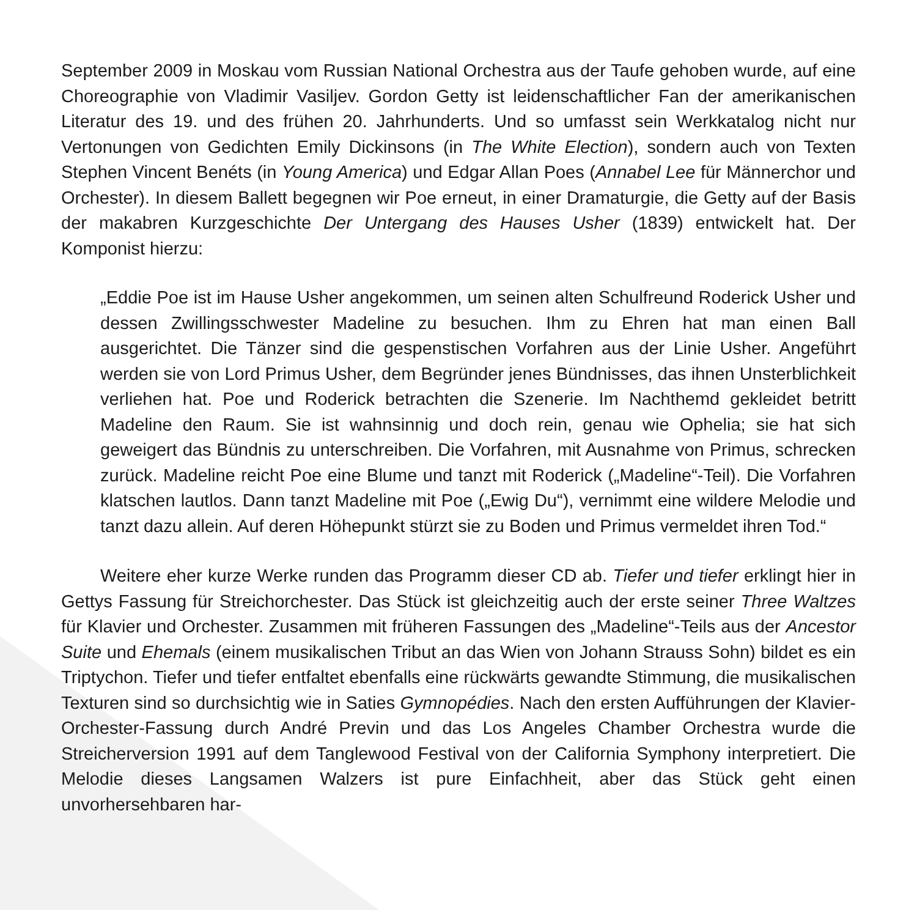September 2009 in Moskau vom Russian National Orchestra aus der Taufe gehoben wurde, auf eine Choreographie von Vladimir Vasiljev. Gordon Getty ist leidenschaftlicher Fan der amerikanischen Literatur des 19. und des frühen 20. Jahrhunderts. Und so umfasst sein Werkkatalog nicht nur Vertonungen von Gedichten Emily Dickinsons (in The White Election), sondern auch von Texten Stephen Vincent Benéts (in Young America) und Edgar Allan Poes (Annabel Lee für Männerchor und Orchester). In diesem Ballett begegnen wir Poe erneut, in einer Dramaturgie, die Getty auf der Basis der makabren Kurzgeschichte Der Untergang des Hauses Usher (1839) entwickelt hat. Der Komponist hierzu:
„Eddie Poe ist im Hause Usher angekommen, um seinen alten Schulfreund Roderick Usher und dessen Zwillingsschwester Madeline zu besuchen. Ihm zu Ehren hat man einen Ball ausgerichtet. Die Tänzer sind die gespenstischen Vorfahren aus der Linie Usher. Angeführt werden sie von Lord Primus Usher, dem Begründer jenes Bündnisses, das ihnen Unsterblichkeit verliehen hat. Poe und Roderick betrachten die Szenerie. Im Nachthemd gekleidet betritt Madeline den Raum. Sie ist wahnsinnig und doch rein, genau wie Ophelia; sie hat sich geweigert das Bündnis zu unterschreiben. Die Vorfahren, mit Ausnahme von Primus, schrecken zurück. Madeline reicht Poe eine Blume und tanzt mit Roderick („Madeline“-Teil). Die Vorfahren klatschen lautlos. Dann tanzt Madeline mit Poe („Ewig Du“), vernimmt eine wildere Melodie und tanzt dazu allein. Auf deren Höhepunkt stürzt sie zu Boden und Primus vermeldet ihren Tod.“
Weitere eher kurze Werke runden das Programm dieser CD ab. Tiefer und tiefer erklingt hier in Gettys Fassung für Streichorchester. Das Stück ist gleichzeitig auch der erste seiner Three Waltzes für Klavier und Orchester. Zusammen mit früheren Fassungen des „Madeline“-Teils aus der Ancestor Suite und Ehemals (einem musikalischen Tribut an das Wien von Johann Strauss Sohn) bildet es ein Triptychon. Tiefer und tiefer entfaltet ebenfalls eine rückwärts gewandte Stimmung, die musikalischen Texturen sind so durchsichtig wie in Saties Gymnopédies. Nach den ersten Aufführungen der Klavier-Orchester-Fassung durch André Previn und das Los Angeles Chamber Orchestra wurde die Streicherversion 1991 auf dem Tanglewood Festival von der California Symphony interpretiert. Die Melodie dieses Langsamen Walzers ist pure Einfachheit, aber das Stück geht einen unvorhersehbaren har-